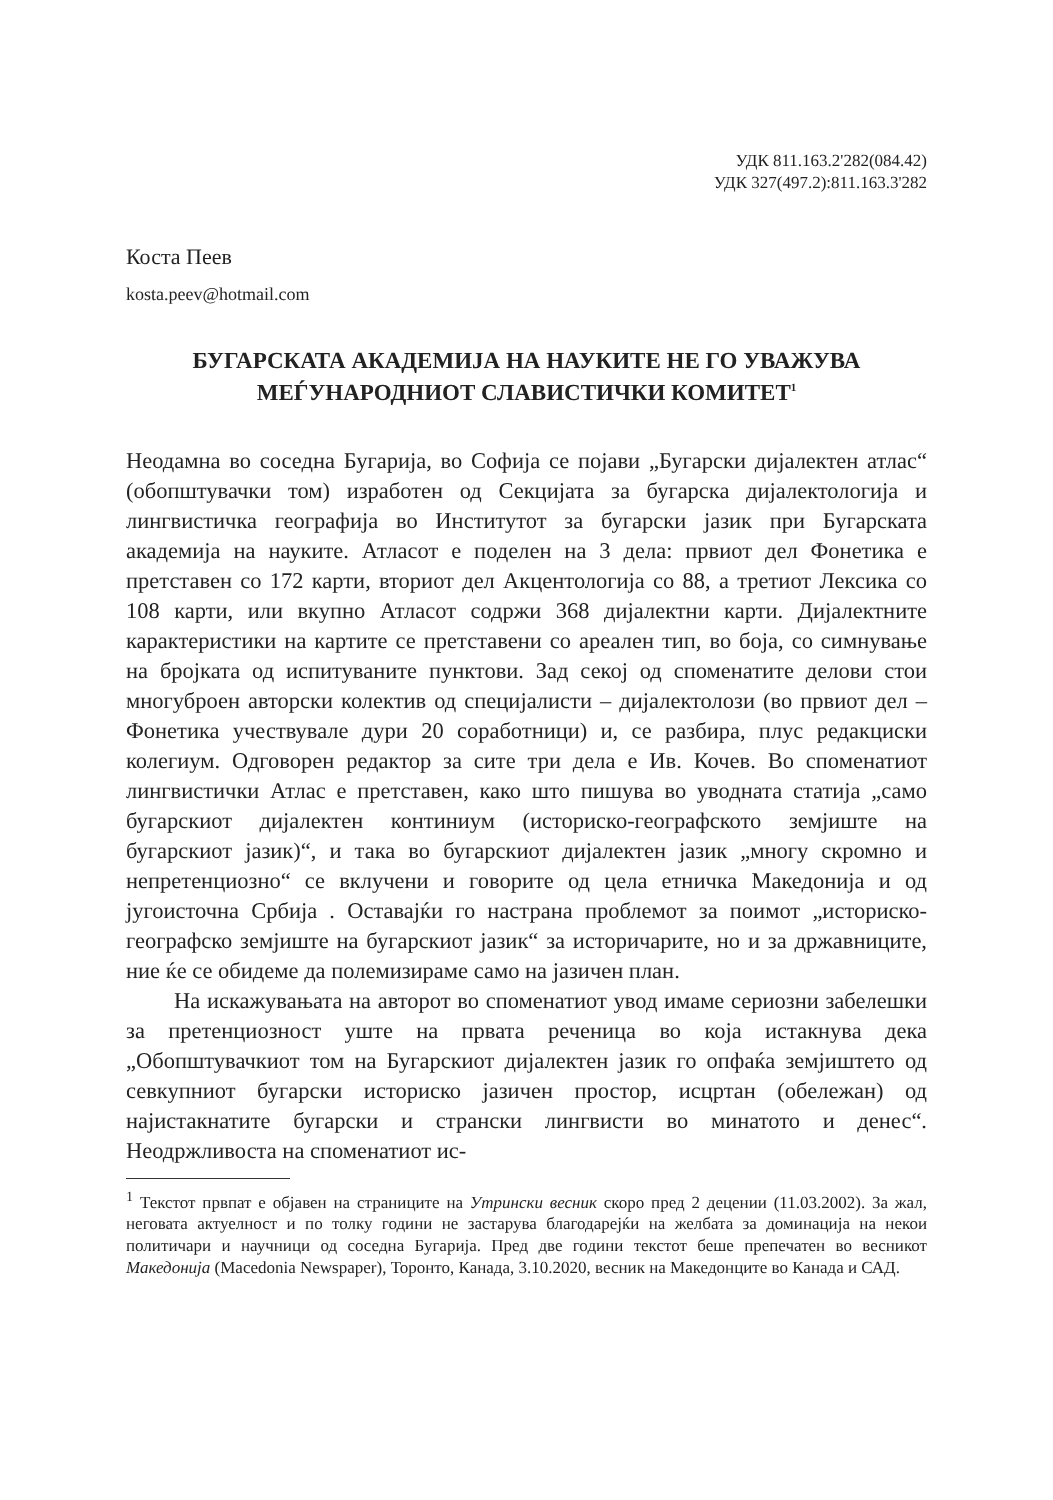УДК 811.163.2'282(084.42)
УДК 327(497.2):811.163.3'282
Коста Пеев
kosta.peev@hotmail.com
БУГАРСКАТА АКАДЕМИЈА НА НАУКИТЕ НЕ ГО УВАЖУВА
МЕЃУНАРОДНИОТ СЛАВИСТИЧКИ КОМИТЕТ<sup>1</sup>
Неодамна во соседна Бугарија, во Софија се појави „Бугарски дијалектен атлас“ (обопштувачки том) изработен од Секцијата за бугарска дијалектологија и лингвистичка географија во Институтот за бугарски јазик при Бугарската академија на науките. Атласот е поделен на 3 дела: првиот дел Фонетика е претставен со 172 карти, вториот дел Акцентологија со 88, а третиот Лексика со 108 карти, или вкупно Атласот содржи 368 дијалектни карти. Дијалектните карактеристики на картите се претставени со ареален тип, во боја, со симнување на бројката од испитуваните пунктови. Зад секој од споменатите делови стои многуброен авторски колектив од специјалисти – дијалектолози (во првиот дел – Фонетика учествувале дури 20 соработници) и, се разбира, плус редакциски колегиум. Одговорен редактор за сите три дела е Ив. Кочев. Во споменатиот лингвистички Атлас е претставен, како што пишува во уводната статија „само бугарскиот дијалектен континиум (историско-географското земјиште на бугарскиот јазик)“, и така во бугарскиот дијалектен јазик „многу скромно и непретенциозно“ се вклучени и говорите од цела етничка Македонија и од југоисточна Србија . Оставајќи го настрана проблемот за поимот „историско-географско земјиште на бугарскиот јазик“ за историчарите, но и за државниците, ние ќе се обидеме да полемизираме само на јазичен план.
На искажувањата на авторот во споменатиот увод имаме сериозни забелешки за претенциозност уште на првата реченица во која истакнува дека „Обопштувачкиот том на Бугарскиот дијалектен јазик го опфаќа земјиштето од севкупниот бугарски историско јазичен простор, исцртан (обележан) од најистакнатите бугарски и странски лингвисти во минатото и денес“. Неодржливоста на споменатиот ис-
<sup>1</sup> Текстот првпат е објавен на страниците на Утрински весник скоро пред 2 децении (11.03.2002). За жал, неговата актуелност и по толку години не застарува благодарејќи на желбата за доминација на некои политичари и научници од соседна Бугарија. Пред две години текстот беше препечатен во весникот Македонија (Macedonia Newspaper), Торонто, Канада, 3.10.2020, весник на Македонците во Канада и САД.